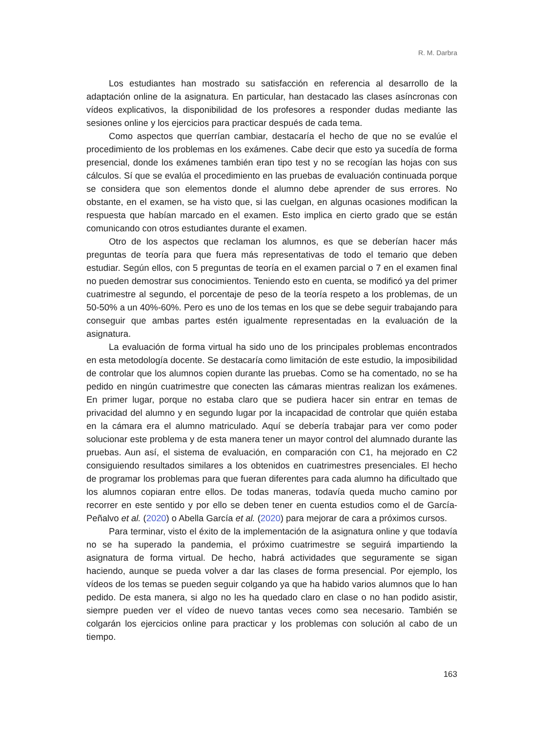R. M. Darbra
Los estudiantes han mostrado su satisfacción en referencia al desarrollo de la adaptación online de la asignatura. En particular, han destacado las clases asíncronas con vídeos explicativos, la disponibilidad de los profesores a responder dudas mediante las sesiones online y los ejercicios para practicar después de cada tema.
Como aspectos que querrían cambiar, destacaría el hecho de que no se evalúe el procedimiento de los problemas en los exámenes. Cabe decir que esto ya sucedía de forma presencial, donde los exámenes también eran tipo test y no se recogían las hojas con sus cálculos. Sí que se evalúa el procedimiento en las pruebas de evaluación continuada porque se considera que son elementos donde el alumno debe aprender de sus errores. No obstante, en el examen, se ha visto que, si las cuelgan, en algunas ocasiones modifican la respuesta que habían marcado en el examen. Esto implica en cierto grado que se están comunicando con otros estudiantes durante el examen.
Otro de los aspectos que reclaman los alumnos, es que se deberían hacer más preguntas de teoría para que fuera más representativas de todo el temario que deben estudiar. Según ellos, con 5 preguntas de teoría en el examen parcial o 7 en el examen final no pueden demostrar sus conocimientos. Teniendo esto en cuenta, se modificó ya del primer cuatrimestre al segundo, el porcentaje de peso de la teoría respeto a los problemas, de un 50-50% a un 40%-60%. Pero es uno de los temas en los que se debe seguir trabajando para conseguir que ambas partes estén igualmente representadas en la evaluación de la asignatura.
La evaluación de forma virtual ha sido uno de los principales problemas encontrados en esta metodología docente. Se destacaría como limitación de este estudio, la imposibilidad de controlar que los alumnos copien durante las pruebas. Como se ha comentado, no se ha pedido en ningún cuatrimestre que conecten las cámaras mientras realizan los exámenes. En primer lugar, porque no estaba claro que se pudiera hacer sin entrar en temas de privacidad del alumno y en segundo lugar por la incapacidad de controlar que quién estaba en la cámara era el alumno matriculado. Aquí se debería trabajar para ver como poder solucionar este problema y de esta manera tener un mayor control del alumnado durante las pruebas. Aun así, el sistema de evaluación, en comparación con C1, ha mejorado en C2 consiguiendo resultados similares a los obtenidos en cuatrimestres presenciales. El hecho de programar los problemas para que fueran diferentes para cada alumno ha dificultado que los alumnos copiaran entre ellos. De todas maneras, todavía queda mucho camino por recorrer en este sentido y por ello se deben tener en cuenta estudios como el de García- Peñalvo et al. (2020) o Abella García et al. (2020) para mejorar de cara a próximos cursos.
Para terminar, visto el éxito de la implementación de la asignatura online y que todavía no se ha superado la pandemia, el próximo cuatrimestre se seguirá impartiendo la asignatura de forma virtual. De hecho, habrá actividades que seguramente se sigan haciendo, aunque se pueda volver a dar las clases de forma presencial. Por ejemplo, los vídeos de los temas se pueden seguir colgando ya que ha habido varios alumnos que lo han pedido. De esta manera, si algo no les ha quedado claro en clase o no han podido asistir, siempre pueden ver el vídeo de nuevo tantas veces como sea necesario. También se colgarán los ejercicios online para practicar y los problemas con solución al cabo de un tiempo.
163